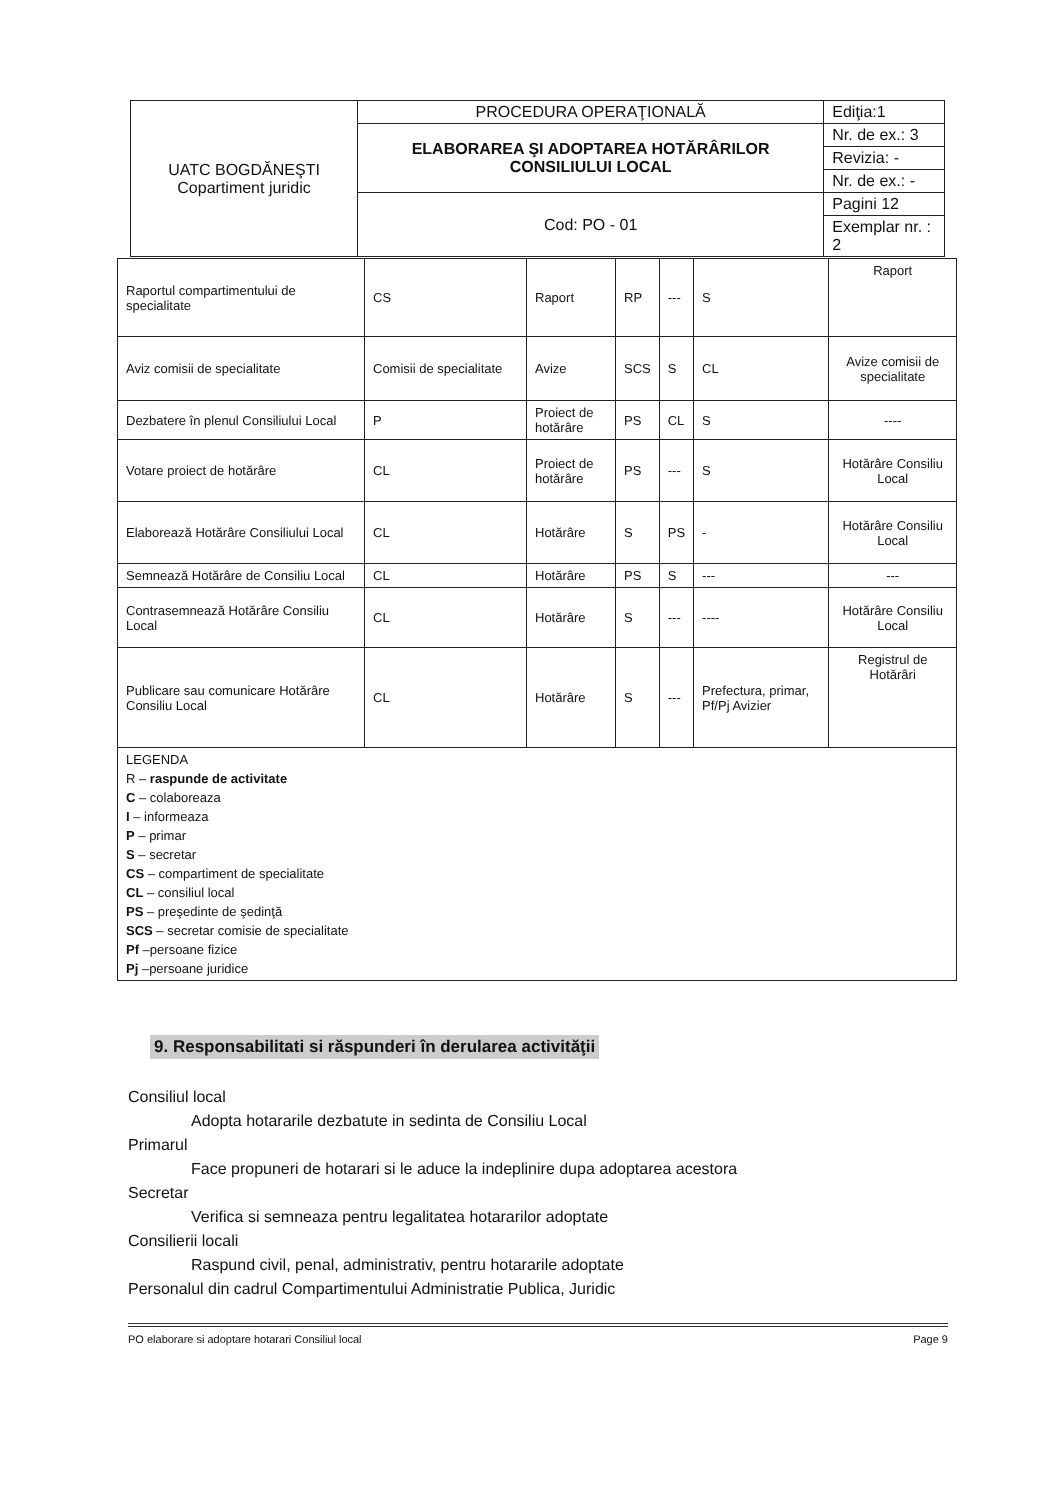| UATC BOGDĂNEŞTI Copartiment juridic | PROCEDURA OPERAŢIONALĂ | Ediţia:1 |
| | ELABORAREA ŞI ADOPTAREA HOTĂRÂRILOR CONSILIULUI LOCAL | Nr. de ex.: 3 |
| | | Revizia: - |
| | | Nr. de ex.: - |
| | Cod: PO - 01 | Pagini 12 |
| | | Exemplar nr. : 2 |
| Raportul compartimentului de specialitate | CS | Raport | RP | --- | S | Raport |
| Aviz comisii de specialitate | Comisii de specialitate | Avize | SCS | S | CL | Avize comisii de specialitate |
| Dezbatere în plenul Consiliului Local | P | Proiect de hotărâre | PS | CL | S | ---- |
| Votare proiect de hotărâre | CL | Proiect de hotărâre | PS | --- | S | Hotărâre Consiliu Local |
| Elaborează Hotărâre Consiliului Local | CL | Hotărâre | S | PS | - | Hotărâre Consiliu Local |
| Semnează Hotărâre de Consiliu Local | CL | Hotărâre | PS | S | --- | --- |
| Contrasemnează Hotărâre Consiliu Local | CL | Hotărâre | S | --- | ---- | Hotărâre Consiliu Local |
| Publicare sau comunicare Hotărâre Consiliu Local | CL | Hotărâre | S | --- | Prefectura, primar, Pf/Pj Avizier | Registrul de Hotărâri |
| LEGENDA R – raspunde de activitate C – colaboreaza I – informeaza P – primar S – secretar CS – compartiment de specialitate CL – consiliul local PS – preşedinte de şedinţă SCS – secretar comisie de specialitate Pf –persoane fizice Pj –persoane juridice | | | | | | |
9. Responsabilitati si răspunderi în derularea activităţii
Consiliul local
Adopta hotararile dezbatute in sedinta de Consiliu Local
Primarul
Face propuneri de hotarari si le aduce la indeplinire dupa adoptarea acestora
Secretar
Verifica si semneaza pentru legalitatea hotararilor adoptate
Consilierii locali
Raspund civil, penal, administrativ, pentru hotararile adoptate
Personalul din cadrul Compartimentului Administratie Publica, Juridic
PO elaborare si adoptare hotarari Consiliul local Page 9